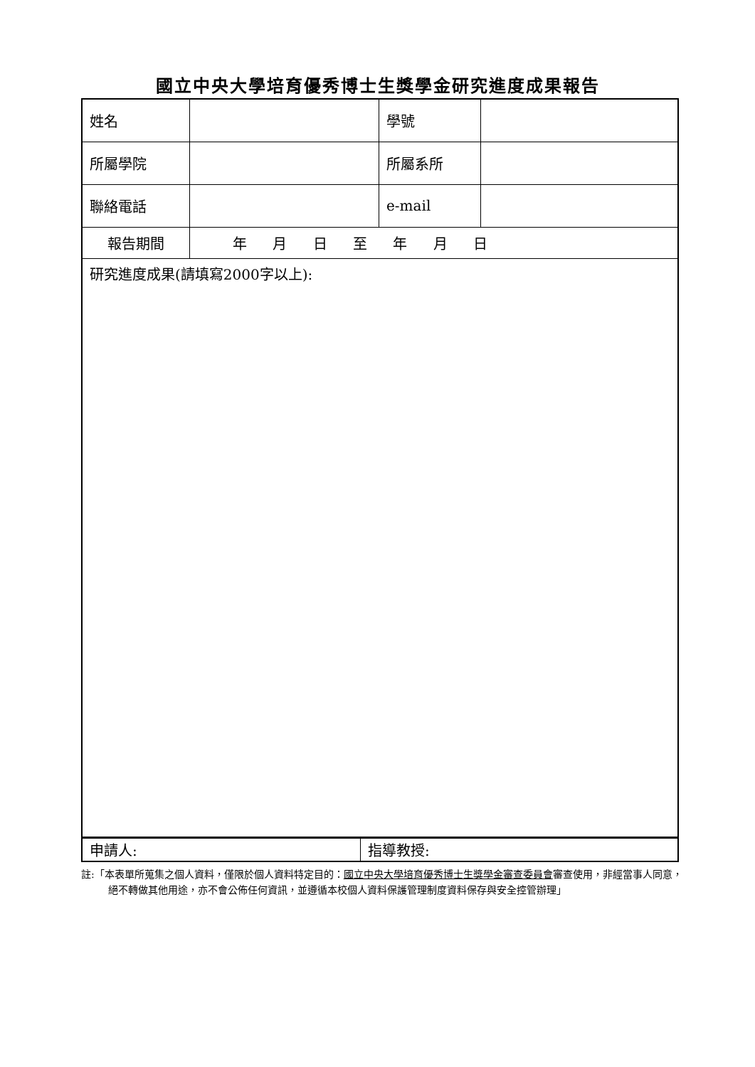國立中央大學培育優秀博士生獎學金研究進度成果報告
| 姓名 | | 學號 | |
| 所屬學院 | | 所屬系所 | |
| 聯絡電話 | | e-mail | |
| 報告期間 | 年 月 日 至 年 月 日 | | |
| 研究進度成果(請填寫2000字以上): | | | |
| 申請人: | 指導教授: |
註:「本表單所蒐集之個人資料，僅限於個人資料特定目的：國立中央大學培育優秀博士生獎學金審查委員會審查使用，非經當事人同意，絕不轉做其他用途，亦不會公佈任何資訊，並遵循本校個人資料保護管理制度資料保存與安全控管辦理」